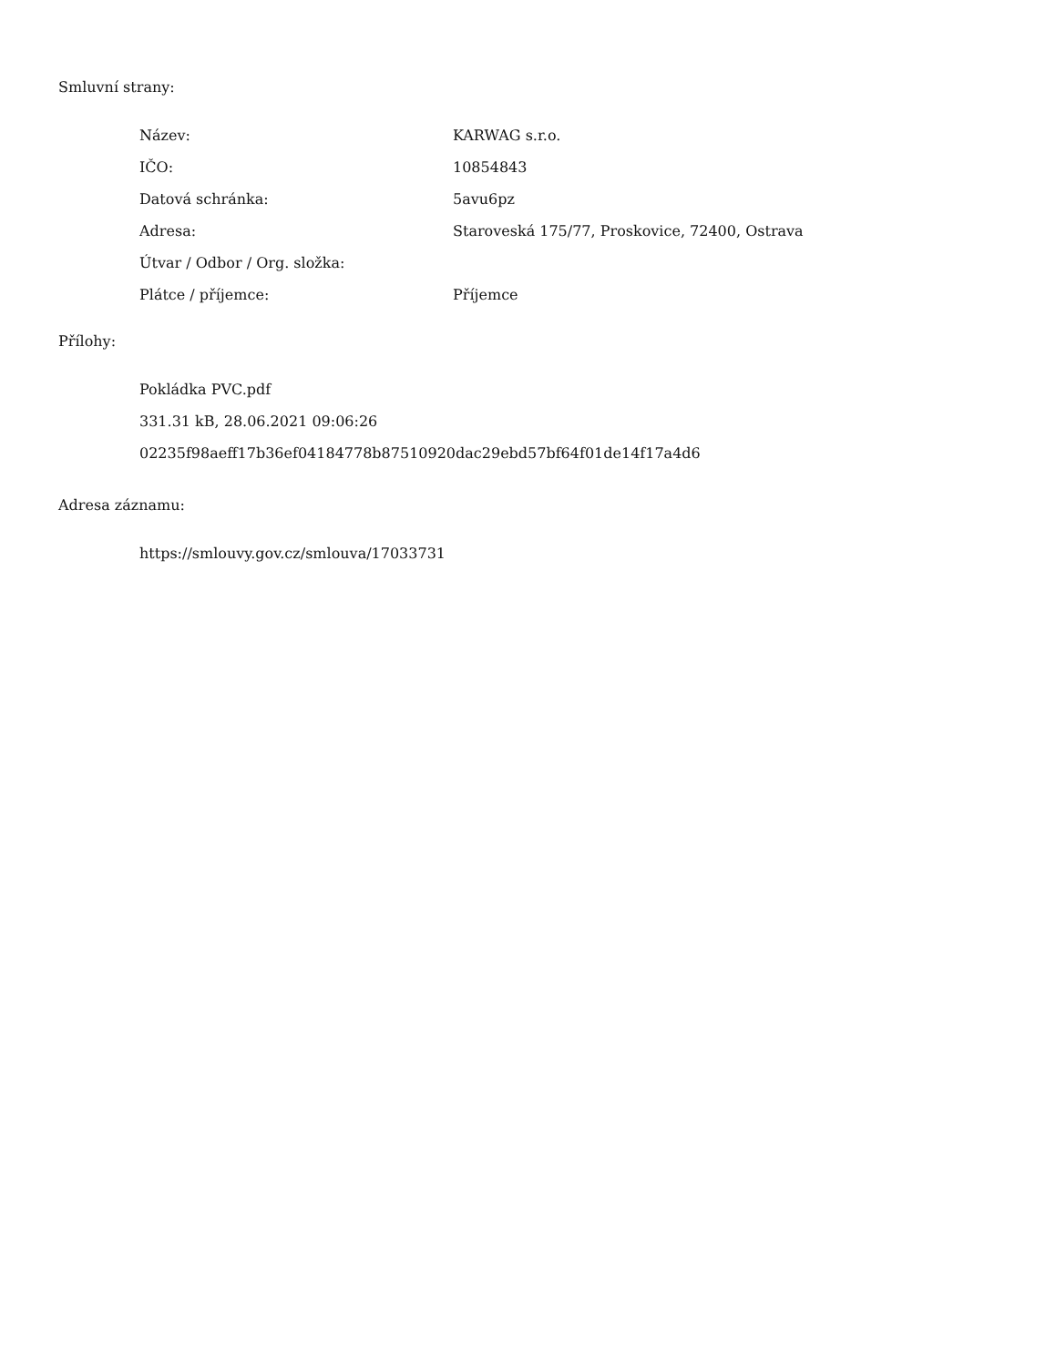Smluvní strany:
| Název: | KARWAG s.r.o. |
| IČO: | 10854843 |
| Datová schránka: | 5avu6pz |
| Adresa: | Staroveská 175/77, Proskovice, 72400, Ostrava |
| Útvar / Odbor / Org. složka: | |
| Plátce / příjemce: | Příjemce |
Přílohy:
Pokládka PVC.pdf
331.31 kB, 28.06.2021 09:06:26
02235f98aeff17b36ef04184778b87510920dac29ebd57bf64f01de14f17a4d6
Adresa záznamu:
https://smlouvy.gov.cz/smlouva/17033731